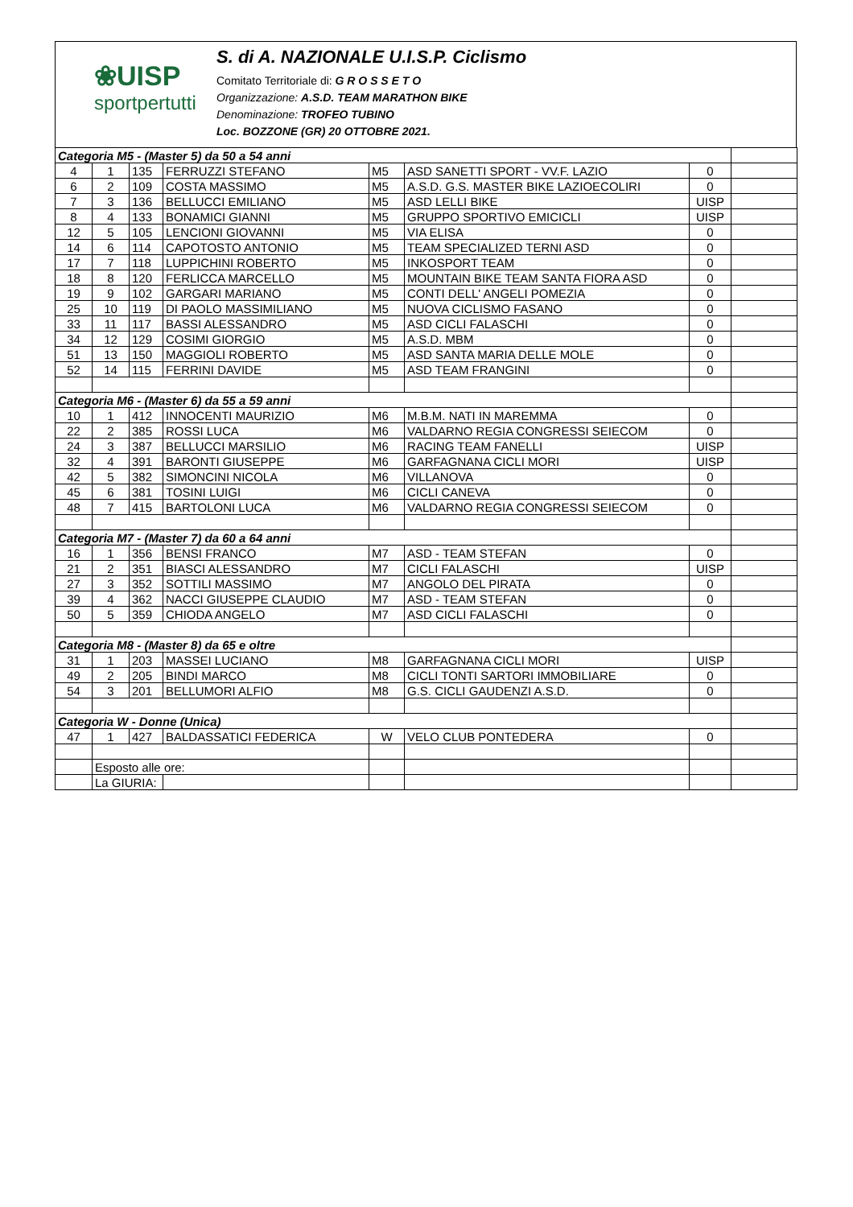❀UISP
sportpertutti
S. di A. NAZIONALE U.I.S.P. Ciclismo
Comitato Territoriale di: G R O S S E T O
Organizzazione: A.S.D. TEAM MARATHON BIKE
Denominazione: TROFEO TUBINO
Loc. BOZZONE (GR) 20 OTTOBRE 2021.
| Categoria M5 - (Master 5) da 50 a 54 anni | | | | | | | |
| 4 | 1 | 135 | FERRUZZI STEFANO | M5 | ASD SANETTI SPORT - VV.F. LAZIO | 0 | |
| 6 | 2 | 109 | COSTA MASSIMO | M5 | A.S.D. G.S. MASTER BIKE LAZIOECOLIRI | 0 | |
| 7 | 3 | 136 | BELLUCCI EMILIANO | M5 | ASD LELLI BIKE | UISP | |
| 8 | 4 | 133 | BONAMICI GIANNI | M5 | GRUPPO SPORTIVO EMICICLI | UISP | |
| 12 | 5 | 105 | LENCIONI GIOVANNI | M5 | VIA ELISA | 0 | |
| 14 | 6 | 114 | CAPOTOSTO ANTONIO | M5 | TEAM SPECIALIZED TERNI ASD | 0 | |
| 17 | 7 | 118 | LUPPICHINI ROBERTO | M5 | INKOSPORT TEAM | 0 | |
| 18 | 8 | 120 | FERLICCA MARCELLO | M5 | MOUNTAIN BIKE TEAM SANTA FIORA ASD | 0 | |
| 19 | 9 | 102 | GARGARI MARIANO | M5 | CONTI DELL' ANGELI POMEZIA | 0 | |
| 25 | 10 | 119 | DI PAOLO MASSIMILIANO | M5 | NUOVA CICLISMO FASANO | 0 | |
| 33 | 11 | 117 | BASSI ALESSANDRO | M5 | ASD CICLI FALASCHI | 0 | |
| 34 | 12 | 129 | COSIMI GIORGIO | M5 | A.S.D. MBM | 0 | |
| 51 | 13 | 150 | MAGGIOLI ROBERTO | M5 | ASD SANTA MARIA DELLE MOLE | 0 | |
| 52 | 14 | 115 | FERRINI DAVIDE | M5 | ASD TEAM FRANGINI | 0 | |
| Categoria M6 - (Master 6) da 55 a 59 anni | | | | | | | |
| 10 | 1 | 412 | INNOCENTI MAURIZIO | M6 | M.B.M. NATI IN MAREMMA | 0 | |
| 22 | 2 | 385 | ROSSI LUCA | M6 | VALDARNO REGIA CONGRESSI SEIECOM | 0 | |
| 24 | 3 | 387 | BELLUCCI MARSILIO | M6 | RACING TEAM FANELLI | UISP | |
| 32 | 4 | 391 | BARONTI GIUSEPPE | M6 | GARFAGNANA CICLI MORI | UISP | |
| 42 | 5 | 382 | SIMONCINI NICOLA | M6 | VILLANOVA | 0 | |
| 45 | 6 | 381 | TOSINI LUIGI | M6 | CICLI CANEVA | 0 | |
| 48 | 7 | 415 | BARTOLONI LUCA | M6 | VALDARNO REGIA CONGRESSI SEIECOM | 0 | |
| Categoria M7 - (Master 7) da 60 a 64 anni | | | | | | | |
| 16 | 1 | 356 | BENSI FRANCO | M7 | ASD - TEAM STEFAN | 0 | |
| 21 | 2 | 351 | BIASCI ALESSANDRO | M7 | CICLI FALASCHI | UISP | |
| 27 | 3 | 352 | SOTTILI MASSIMO | M7 | ANGOLO DEL PIRATA | 0 | |
| 39 | 4 | 362 | NACCI GIUSEPPE CLAUDIO | M7 | ASD - TEAM STEFAN | 0 | |
| 50 | 5 | 359 | CHIODA ANGELO | M7 | ASD CICLI FALASCHI | 0 | |
| Categoria M8 - (Master 8) da 65 e oltre | | | | | | | |
| 31 | 1 | 203 | MASSEI LUCIANO | M8 | GARFAGNANA CICLI MORI | UISP | |
| 49 | 2 | 205 | BINDI MARCO | M8 | CICLI TONTI SARTORI IMMOBILIARE | 0 | |
| 54 | 3 | 201 | BELLUMORI ALFIO | M8 | G.S. CICLI GAUDENZI A.S.D. | 0 | |
| Categoria W - Donne (Unica) | | | | | | | |
| 47 | 1 | 427 | BALDASSATICI FEDERICA | W | VELO CLUB PONTEDERA | 0 | |
| | Esposto alle ore: | | | | | | |
| | La GIURIA: | | | | | | |